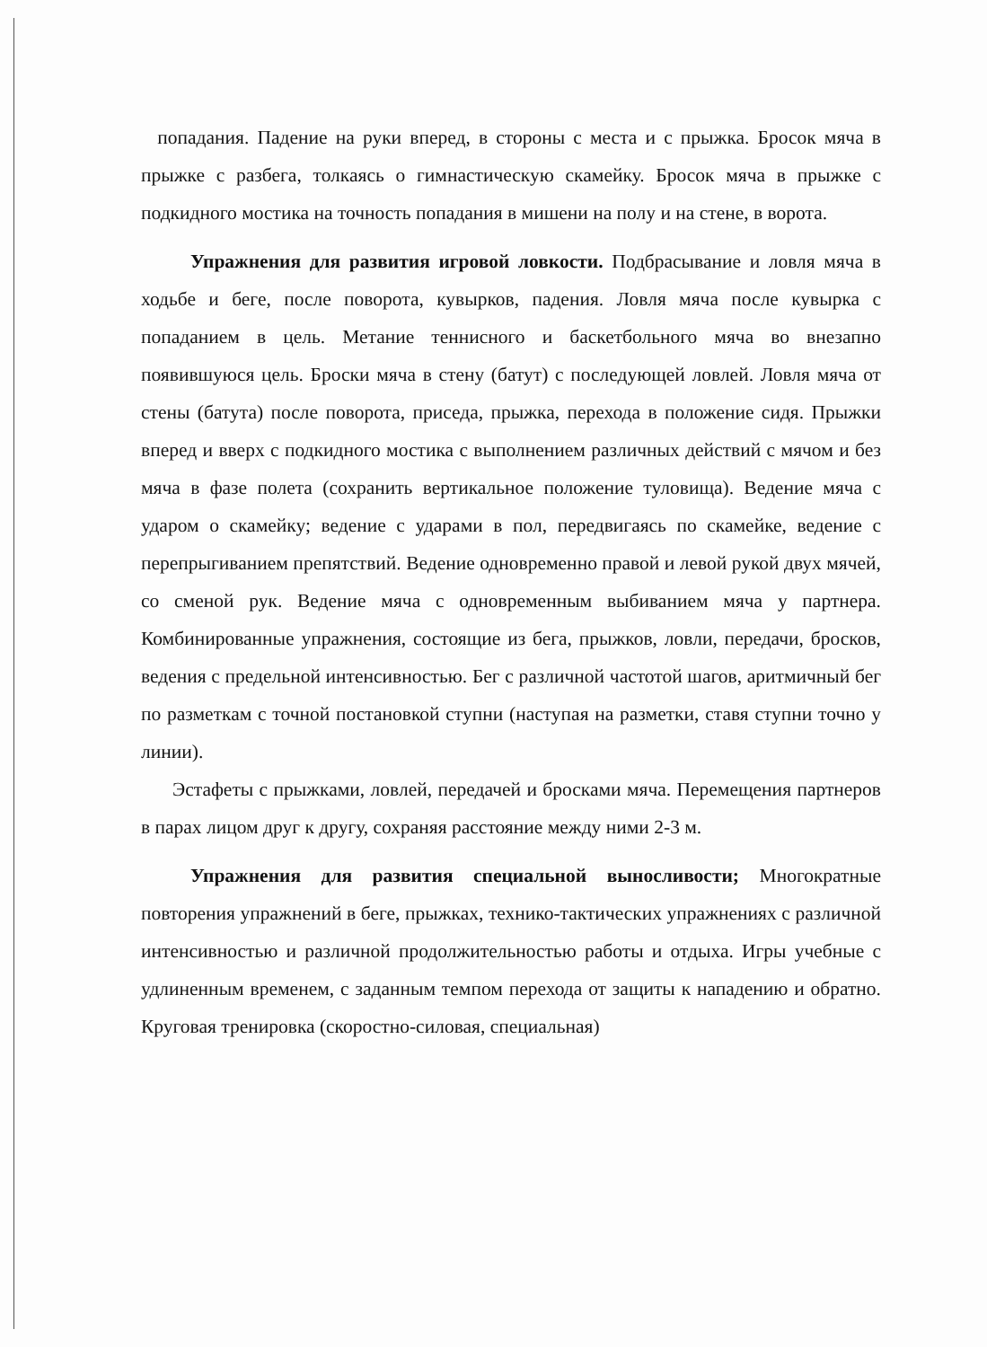попадания. Падение на руки вперед, в стороны с места и с прыжка. Бросок мяча в прыжке с разбега, толкаясь о гимнастическую скамейку. Бросок мяча в прыжке с подкидного мостика на точность попадания в мишени на полу и на стене, в ворота.
Упражнения для развития игровой ловкости. Подбрасывание и ловля мяча в ходьбе и беге, после поворота, кувырков, падения. Ловля мяча после кувырка с попаданием в цель. Метание теннисного и баскетбольного мяча во внезапно появившуюся цель. Броски мяча в стену (батут) с последующей ловлей. Ловля мяча от стены (батута) после поворота, приседа, прыжка, перехода в положение сидя. Прыжки вперед и вверх с подкидного мостика с выполнением различных действий с мячом и без мяча в фазе полета (сохранить вертикальное положение туловища). Ведение мяча с ударом о скамейку; ведение с ударами в пол, передвигаясь по скамейке, ведение с перепрыгиванием препятствий. Ведение одновременно правой и левой рукой двух мячей, со сменой рук. Ведение мяча с одновременным выбиванием мяча у партнера. Комбинированные упражнения, состоящие из бега, прыжков, ловли, передачи, бросков, ведения с предельной интенсивностью. Бег с различной частотой шагов, аритмичный бег по разметкам с точной постановкой ступни (наступая на разметки, ставя ступни точно у линии).
Эстафеты с прыжками, ловлей, передачей и бросками мяча. Перемещения партнеров в парах лицом друг к другу, сохраняя расстояние между ними 2-3 м.
Упражнения для развития специальной выносливости; Многократные повторения упражнений в беге, прыжках, технико-тактических упражнениях с различной интенсивностью и различной продолжительностью работы и отдыха. Игры учебные с удлиненным временем, с заданным темпом перехода от защиты к нападению и обратно. Круговая тренировка (скоростно-силовая, специальная)